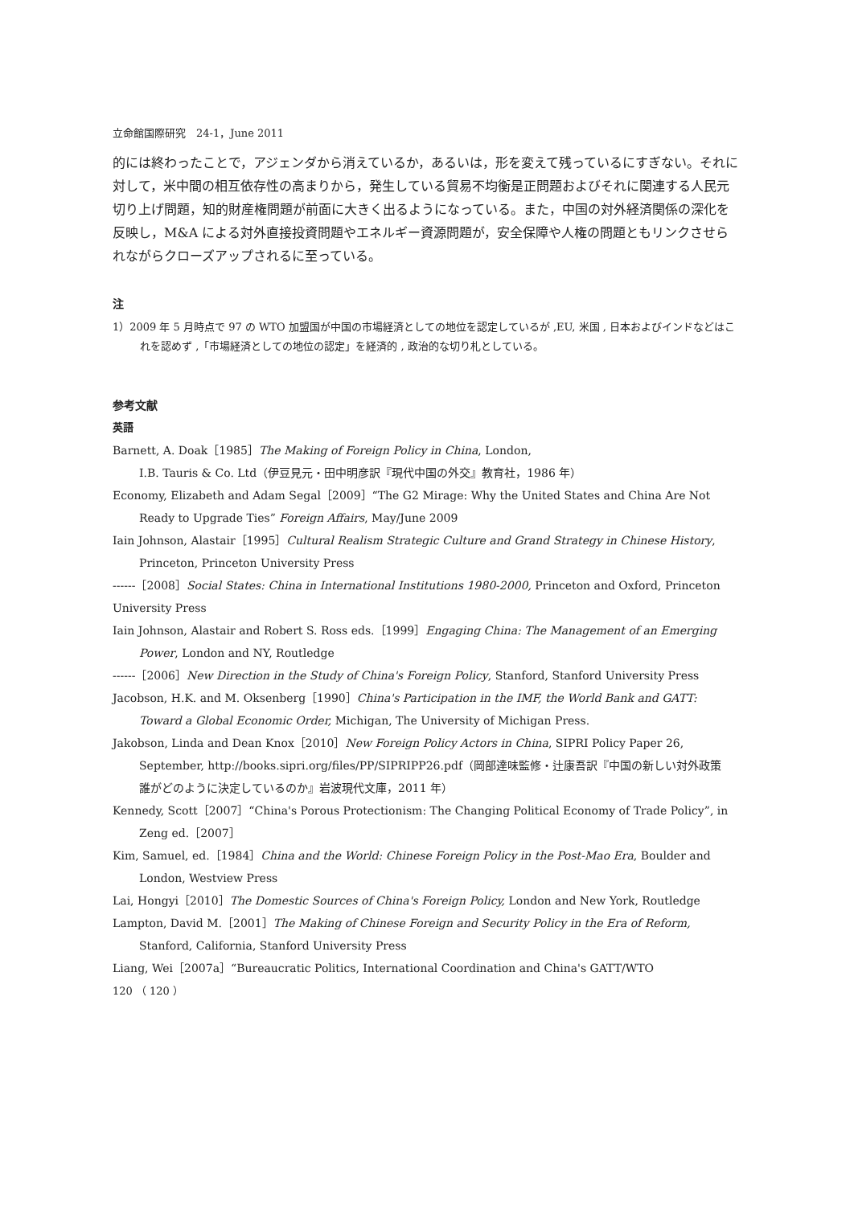立命館国際研究　24-1，June 2011
的には終わったことで，アジェンダから消えているか，あるいは，形を変えて残っているにすぎない。それに対して，米中間の相互依存性の高まりから，発生している貿易不均衡是正問題およびそれに関連する人民元切り上げ問題，知的財産権問題が前面に大きく出るようになっている。また，中国の対外経済関係の深化を反映し，M&A による対外直接投資問題やエネルギー資源問題が，安全保障や人権の問題ともリンクさせられながらクローズアップされるに至っている。
注
1）2009 年 5 月時点で 97 の WTO 加盟国が中国の市場経済としての地位を認定しているが ,EU, 米国 , 日本およびインドなどはこれを認めず ,「市場経済としての地位の認定」を経済的 , 政治的な切り札としている。
参考文献
英語
Barnett, A. Doak［1985］The Making of Foreign Policy in China, London,
I.B. Tauris & Co. Ltd（伊豆見元・田中明彦訳『現代中国の外交』教育社，1986 年）
Economy, Elizabeth and Adam Segal［2009］“The G2 Mirage: Why the United States and China Are Not Ready to Upgrade Ties” Foreign Affairs, May/June 2009
Iain Johnson, Alastair［1995］Cultural Realism Strategic Culture and Grand Strategy in Chinese History, Princeton, Princeton University Press
------［2008］Social States: China in International Institutions 1980-2000, Princeton and Oxford, Princeton University Press
Iain Johnson, Alastair and Robert S. Ross eds.［1999］Engaging China: The Management of an Emerging Power, London and NY, Routledge
------［2006］New Direction in the Study of China's Foreign Policy, Stanford, Stanford University Press
Jacobson, H.K. and M. Oksenberg［1990］China's Participation in the IMF, the World Bank and GATT: Toward a Global Economic Order, Michigan, The University of Michigan Press.
Jakobson, Linda and Dean Knox［2010］New Foreign Policy Actors in China, SIPRI Policy Paper 26, September, http://books.sipri.org/files/PP/SIPRIPP26.pdf（岡部達味監修・辻康吾訳『中国の新しい対外政策　誰がどのように決定しているのか』岩波現代文庫，2011 年）
Kennedy, Scott［2007］“China's Porous Protectionism: The Changing Political Economy of Trade Policy”, in Zeng ed.［2007］
Kim, Samuel, ed.［1984］China and the World: Chinese Foreign Policy in the Post-Mao Era, Boulder and London, Westview Press
Lai, Hongyi［2010］The Domestic Sources of China's Foreign Policy, London and New York, Routledge
Lampton, David M.［2001］The Making of Chinese Foreign and Security Policy in the Era of Reform, Stanford, California, Stanford University Press
Liang, Wei［2007a］“Bureaucratic Politics, International Coordination and China's GATT/WTO
120 （ 120 ）